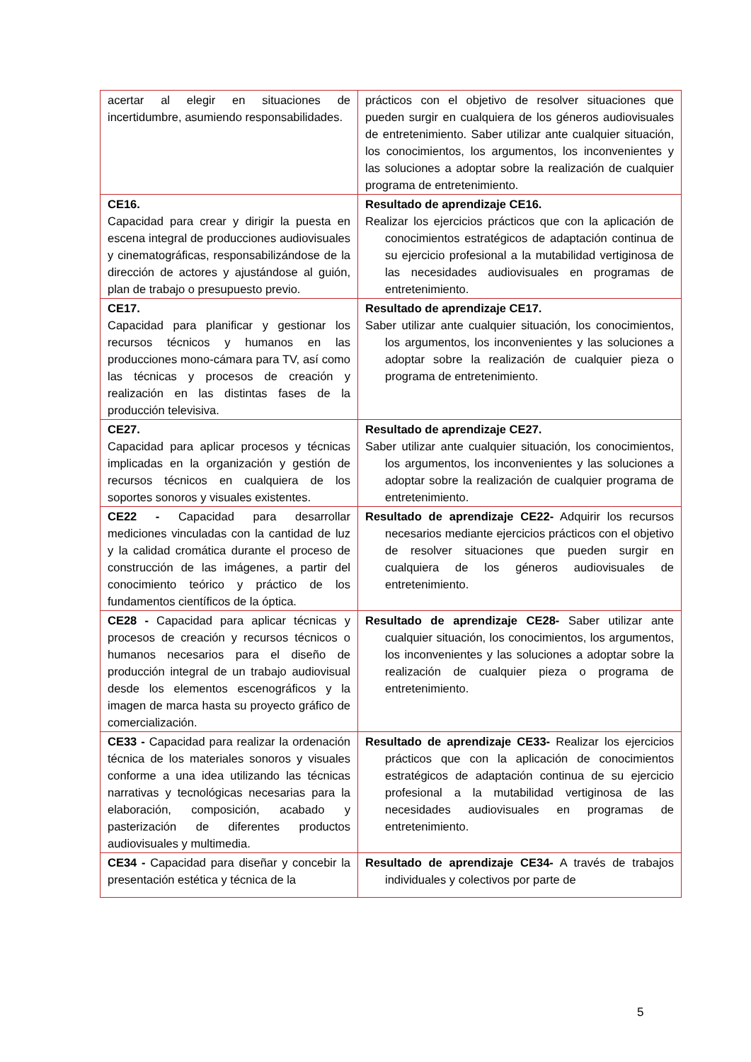| acertar al elegir en situaciones de incertidumbre, asumiendo responsabilidades. | prácticos con el objetivo de resolver situaciones que pueden surgir en cualquiera de los géneros audiovisuales de entretenimiento. Saber utilizar ante cualquier situación, los conocimientos, los argumentos, los inconvenientes y las soluciones a adoptar sobre la realización de cualquier programa de entretenimiento. |
| CE16. Capacidad para crear y dirigir la puesta en escena integral de producciones audiovisuales y cinematográficas, responsabilizándose de la dirección de actores y ajustándose al guión, plan de trabajo o presupuesto previo. | Resultado de aprendizaje CE16. Realizar los ejercicios prácticos que con la aplicación de conocimientos estratégicos de adaptación continua de su ejercicio profesional a la mutabilidad vertiginosa de las necesidades audiovisuales en programas de entretenimiento. |
| CE17. Capacidad para planificar y gestionar los recursos técnicos y humanos en las producciones mono-cámara para TV, así como las técnicas y procesos de creación y realización en las distintas fases de la producción televisiva. | Resultado de aprendizaje CE17. Saber utilizar ante cualquier situación, los conocimientos, los argumentos, los inconvenientes y las soluciones a adoptar sobre la realización de cualquier pieza o programa de entretenimiento. |
| CE27. Capacidad para aplicar procesos y técnicas implicadas en la organización y gestión de recursos técnicos en cualquiera de los soportes sonoros y visuales existentes. | Resultado de aprendizaje CE27. Saber utilizar ante cualquier situación, los conocimientos, los argumentos, los inconvenientes y las soluciones a adoptar sobre la realización de cualquier programa de entretenimiento. |
| CE22 - Capacidad para desarrollar mediciones vinculadas con la cantidad de luz y la calidad cromática durante el proceso de construcción de las imágenes, a partir del conocimiento teórico y práctico de los fundamentos científicos de la óptica. | Resultado de aprendizaje CE22- Adquirir los recursos necesarios mediante ejercicios prácticos con el objetivo de resolver situaciones que pueden surgir en cualquiera de los géneros audiovisuales de entretenimiento. |
| CE28 - Capacidad para aplicar técnicas y procesos de creación y recursos técnicos o humanos necesarios para el diseño de producción integral de un trabajo audiovisual desde los elementos escenográficos y la imagen de marca hasta su proyecto gráfico de comercialización. | Resultado de aprendizaje CE28- Saber utilizar ante cualquier situación, los conocimientos, los argumentos, los inconvenientes y las soluciones a adoptar sobre la realización de cualquier pieza o programa de entretenimiento. |
| CE33 - Capacidad para realizar la ordenación técnica de los materiales sonoros y visuales conforme a una idea utilizando las técnicas narrativas y tecnológicas necesarias para la elaboración, composición, acabado y pasterización de diferentes productos audiovisuales y multimedia. | Resultado de aprendizaje CE33- Realizar los ejercicios prácticos que con la aplicación de conocimientos estratégicos de adaptación continua de su ejercicio profesional a la mutabilidad vertiginosa de las necesidades audiovisuales en programas de entretenimiento. |
| CE34 - Capacidad para diseñar y concebir la presentación estética y técnica de la | Resultado de aprendizaje CE34- A través de trabajos individuales y colectivos por parte de |
5